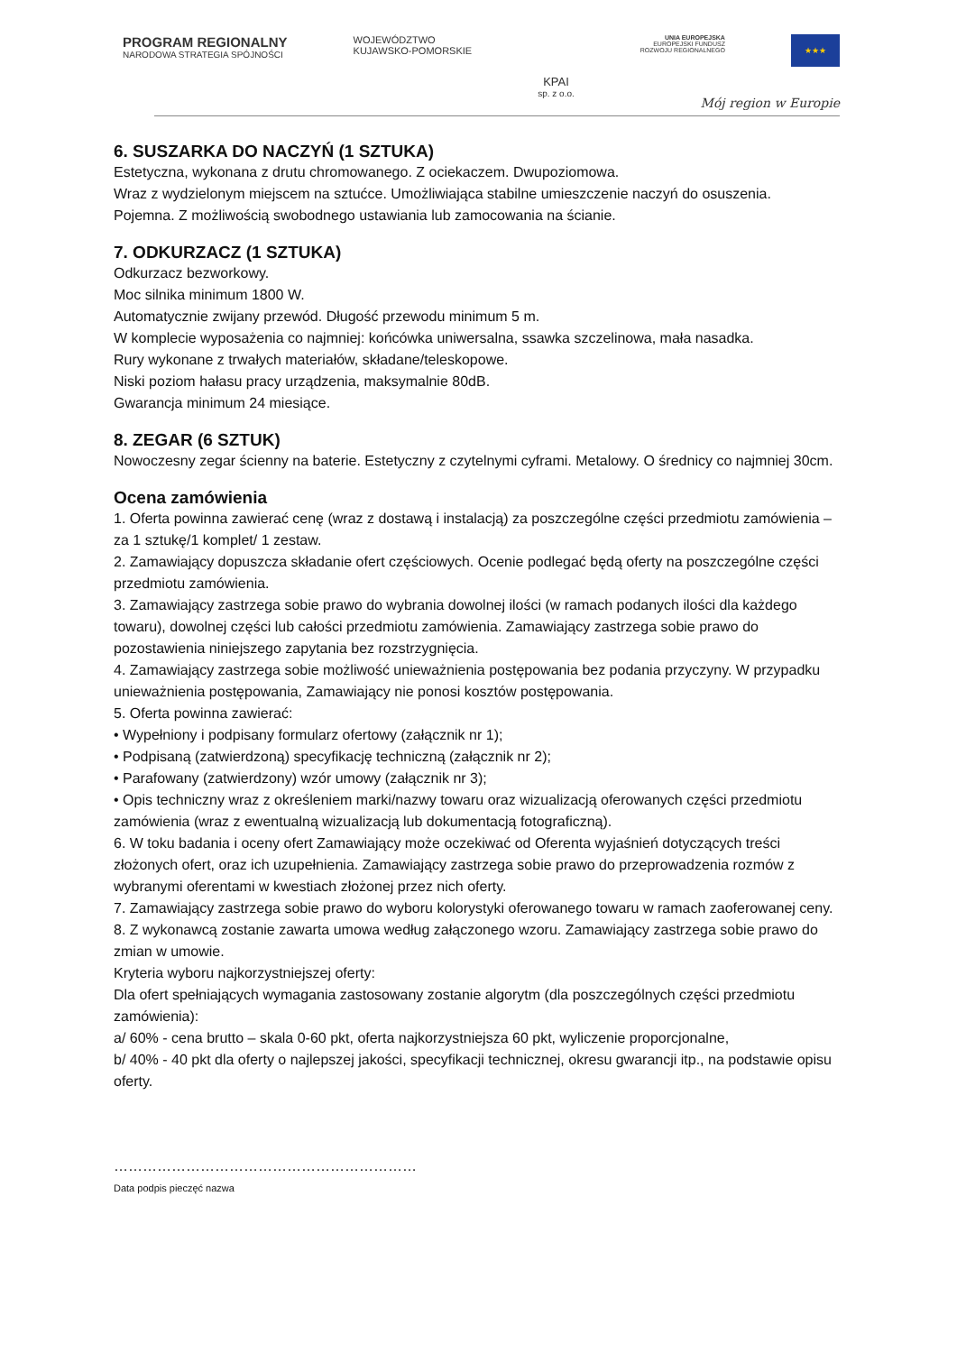PROGRAM REGIONALNY
NARODOWA STRATEGIA SPÓJNOŚCI
WOJEWÓDZTWO
KUJAWSKO-POMORSKIE
KPAI
sp. z o.o.
UNIA EUROPEJSKA
EUROPEJSKI FUNDUSZ
ROZWOJU REGIONALNEGO
★★★
Mój region w Europie
6. SUSZARKA DO NACZYŃ (1 SZTUKA)
Estetyczna, wykonana z drutu chromowanego. Z ociekaczem. Dwupoziomowa.
Wraz z wydzielonym miejscem na sztućce. Umożliwiająca stabilne umieszczenie naczyń do osuszenia.
Pojemna. Z możliwością swobodnego ustawiania lub zamocowania na ścianie.
7. ODKURZACZ (1 SZTUKA)
Odkurzacz bezworkowy.
Moc silnika minimum 1800 W.
Automatycznie zwijany przewód. Długość przewodu minimum 5 m.
W komplecie wyposażenia co najmniej: końcówka uniwersalna, ssawka szczelinowa, mała nasadka.
Rury wykonane z trwałych materiałów, składane/teleskopowe.
Niski poziom hałasu pracy urządzenia, maksymalnie 80dB.
Gwarancja minimum 24 miesiące.
8. ZEGAR (6 SZTUK)
Nowoczesny zegar ścienny na baterie. Estetyczny z czytelnymi cyframi. Metalowy. O średnicy co najmniej 30cm.
Ocena zamówienia
1. Oferta powinna zawierać cenę (wraz z dostawą i instalacją) za poszczególne części przedmiotu zamówienia – za 1 sztukę/1 komplet/ 1 zestaw.
2. Zamawiający dopuszcza składanie ofert częściowych. Ocenie podlegać będą oferty na poszczególne części przedmiotu zamówienia.
3. Zamawiający zastrzega sobie prawo do wybrania dowolnej ilości (w ramach podanych ilości dla każdego towaru), dowolnej części lub całości przedmiotu zamówienia. Zamawiający zastrzega sobie prawo do pozostawienia niniejszego zapytania bez rozstrzygnięcia.
4. Zamawiający zastrzega sobie możliwość unieważnienia postępowania bez podania przyczyny. W przypadku unieważnienia postępowania, Zamawiający nie ponosi kosztów postępowania.
5. Oferta powinna zawierać:
• Wypełniony i podpisany formularz ofertowy (załącznik nr 1);
• Podpisaną (zatwierdzoną) specyfikację techniczną (załącznik nr 2);
• Parafowany (zatwierdzony) wzór umowy (załącznik nr 3);
• Opis techniczny wraz z określeniem marki/nazwy towaru oraz wizualizacją oferowanych części przedmiotu zamówienia (wraz z ewentualną wizualizacją lub dokumentacją fotograficzną).
6. W toku badania i oceny ofert Zamawiający może oczekiwać od Oferenta wyjaśnień dotyczących treści złożonych ofert, oraz ich uzupełnienia. Zamawiający zastrzega sobie prawo do przeprowadzenia rozmów z wybranymi oferentami w kwestiach złożonej przez nich oferty.
7. Zamawiający zastrzega sobie prawo do wyboru kolorystyki oferowanego towaru w ramach zaoferowanej ceny.
8. Z wykonawcą zostanie zawarta umowa według załączonego wzoru. Zamawiający zastrzega sobie prawo do zmian w umowie.
Kryteria wyboru najkorzystniejszej oferty:
Dla ofert spełniających wymagania zastosowany zostanie algorytm (dla poszczególnych części przedmiotu zamówienia):
a/ 60% - cena brutto – skala 0-60 pkt, oferta najkorzystniejsza 60 pkt, wyliczenie proporcjonalne,
b/ 40% - 40 pkt dla oferty o najlepszej jakości, specyfikacji technicznej, okresu gwarancji itp., na podstawie opisu oferty.
………………………………………………………
Data podpis pieczęć nazwa